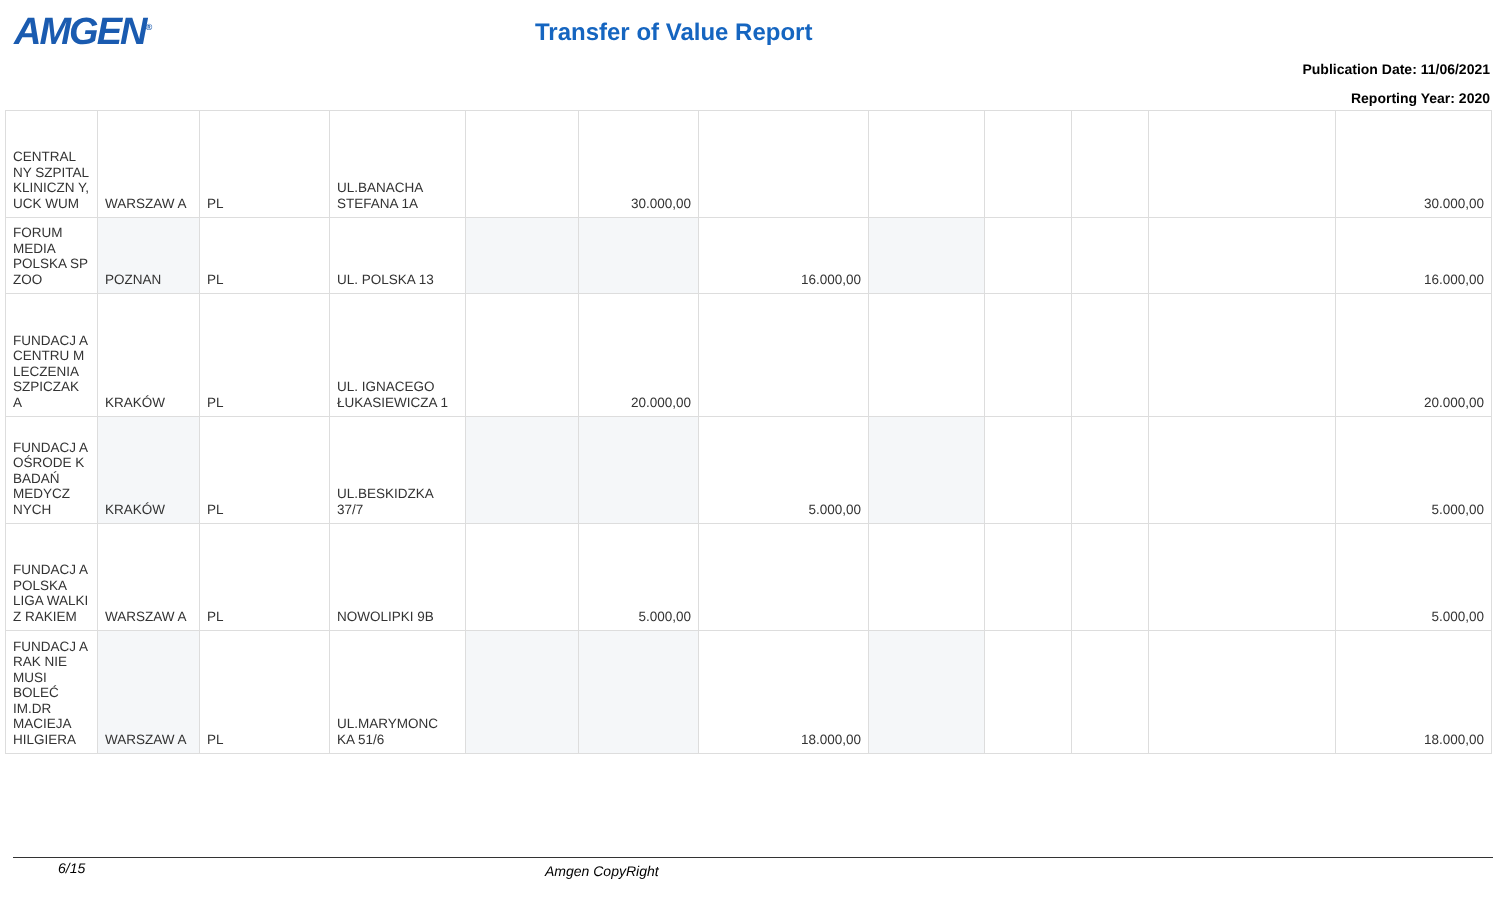AMGEN<sup>®</sup> Transfer of Value Report
Publication Date: 11/06/2021
Reporting Year: 2020
| CENTRAL NY SZPITAL KLINICZN Y, UCK WUM | WARSZAW A | PL | UL.BANACHA STEFANA 1A | | 30.000,00 | | | | | | 30.000,00 |
| FORUM MEDIA POLSKA SP ZOO | POZNAN | PL | UL. POLSKA 13 | | | 16.000,00 | | | | | 16.000,00 |
| FUNDACJ A CENTRU M LECZENIA SZPICZAK A | KRAKÓW | PL | UL. IGNACEGO ŁUKASIEWICZA 1 | | 20.000,00 | | | | | | 20.000,00 |
| FUNDACJ A OŚRODE K BADAŃ MEDYCZ NYCH | KRAKÓW | PL | UL.BESKIDZKA 37/7 | | | 5.000,00 | | | | | 5.000,00 |
| FUNDACJ A POLSKA LIGA WALKI Z RAKIEM | WARSZAW A | PL | NOWOLIPKI 9B | | 5.000,00 | | | | | | 5.000,00 |
| FUNDACJ A RAK NIE MUSI BOLEĆ IM.DR MACIEJA HILGIERA | WARSZAW A | PL | UL.MARYMONC KA 51/6 | | | 18.000,00 | | | | | 18.000,00 |
6/15 Amgen CopyRight